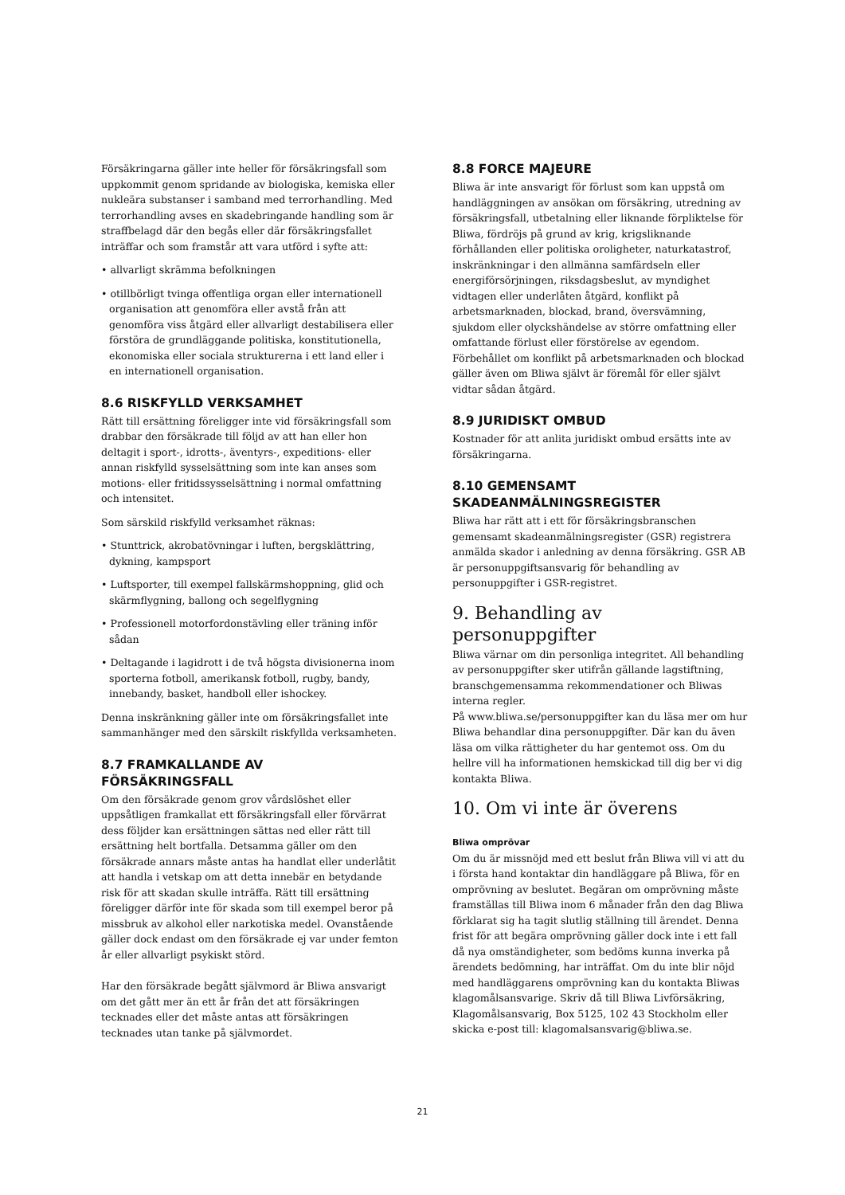Försäkringarna gäller inte heller för försäkringsfall som uppkommit genom spridande av biologiska, kemiska eller nukleära substanser i samband med terrorhandling. Med terrorhandling avses en skadebringande handling som är straffbelagd där den begås eller där försäkringsfallet inträffar och som framstår att vara utförd i syfte att:
• allvarligt skrämma befolkningen
• otillbörligt tvinga offentliga organ eller internationell organisation att genomföra eller avstå från att genomföra viss åtgärd eller allvarligt destabilisera eller förstöra de grundläggande politiska, konstitutionella, ekonomiska eller sociala strukturerna i ett land eller i en internationell organisation.
8.6 RISKFYLLD VERKSAMHET
Rätt till ersättning föreligger inte vid försäkringsfall som drabbar den försäkrade till följd av att han eller hon deltagit i sport-, idrotts-, äventyrs-, expeditions- eller annan riskfylld sysselsättning som inte kan anses som motions- eller fritidssysselsättning i normal omfattning och intensitet.
Som särskild riskfylld verksamhet räknas:
• Stunttrick, akrobatövningar i luften, bergsklättring, dykning, kampsport
• Luftsporter, till exempel fallskärmshoppning, glid och skärmflygning, ballong och segelflygning
• Professionell motorfordonstävling eller träning inför sådan
• Deltagande i lagidrott i de två högsta divisionerna inom sporterna fotboll, amerikansk fotboll, rugby, bandy, innebandy, basket, handboll eller ishockey.
Denna inskränkning gäller inte om försäkringsfallet inte sammanhänger med den särskilt riskfyllda verksamheten.
8.7 FRAMKALLANDE AV FÖRSÄKRINGSFALL
Om den försäkrade genom grov vårdslöshet eller uppsåtligen framkallat ett försäkringsfall eller förvärrat dess följder kan ersättningen sättas ned eller rätt till ersättning helt bortfalla. Detsamma gäller om den försäkrade annars måste antas ha handlat eller underlåtit att handla i vetskap om att detta innebär en betydande risk för att skadan skulle inträffa. Rätt till ersättning föreligger därför inte för skada som till exempel beror på missbruk av alkohol eller narkotiska medel. Ovanstående gäller dock endast om den försäkrade ej var under femton år eller allvarligt psykiskt störd.
Har den försäkrade begått självmord är Bliwa ansvarigt om det gått mer än ett år från det att försäkringen tecknades eller det måste antas att försäkringen tecknades utan tanke på självmordet.
8.8 FORCE MAJEURE
Bliwa är inte ansvarigt för förlust som kan uppstå om handläggningen av ansökan om försäkring, utredning av försäkringsfall, utbetalning eller liknande förpliktelse för Bliwa, fördröjs på grund av krig, krigsliknande förhållanden eller politiska oroligheter, naturkatastrof, inskränkningar i den allmänna samfärdseln eller energiförsörjningen, riksdagsbeslut, av myndighet vidtagen eller underlåten åtgärd, konflikt på arbetsmarknaden, blockad, brand, översvämning, sjukdom eller olyckshändelse av större omfattning eller omfattande förlust eller förstörelse av egendom. Förbehållet om konflikt på arbetsmarknaden och blockad gäller även om Bliwa självt är föremål för eller självt vidtar sådan åtgärd.
8.9 JURIDISKT OMBUD
Kostnader för att anlita juridiskt ombud ersätts inte av försäkringarna.
8.10 GEMENSAMT SKADEANMÄLNINGSREGISTER
Bliwa har rätt att i ett för försäkringsbranschen gemensamt skadeanmälningsregister (GSR) registrera anmälda skador i anledning av denna försäkring. GSR AB är personuppgiftsansvarig för behandling av personuppgifter i GSR-registret.
9. Behandling av personuppgifter
Bliwa värnar om din personliga integritet. All behandling av personuppgifter sker utifrån gällande lagstiftning, branschgemensamma rekommendationer och Bliwas interna regler.
På www.bliwa.se/personuppgifter kan du läsa mer om hur Bliwa behandlar dina personuppgifter. Där kan du även läsa om vilka rättigheter du har gentemot oss. Om du hellre vill ha informationen hemskickad till dig ber vi dig kontakta Bliwa.
10. Om vi inte är överens
Bliwa omprövar
Om du är missnöjd med ett beslut från Bliwa vill vi att du i första hand kontaktar din handläggare på Bliwa, för en omprövning av beslutet. Begäran om omprövning måste framställas till Bliwa inom 6 månader från den dag Bliwa förklarat sig ha tagit slutlig ställning till ärendet. Denna frist för att begära omprövning gäller dock inte i ett fall då nya omständigheter, som bedöms kunna inverka på ärendets bedömning, har inträffat. Om du inte blir nöjd med handläggarens omprövning kan du kontakta Bliwas klagomålsansvarige. Skriv då till Bliwa Livförsäkring, Klagomålsansvarig, Box 5125, 102 43 Stockholm eller skicka e-post till: klagomalsansvarig@bliwa.se.
21